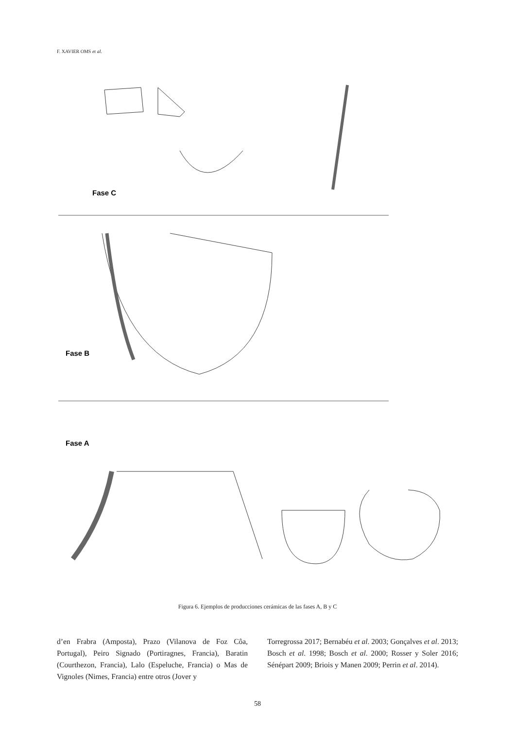F. XAVIER OMS et al.
Fase C
Fase B
Fase A
Figura 6. Ejemplos de producciones cerámicas de las fases A, B y C
d’en Frabra (Amposta), Prazo (Vilanova de Foz Côa, Portugal), Peiro Signado (Portiragnes, Francia), Baratin (Courthezon, Francia), Lalo (Espeluche, Francia) o Mas de Vignoles (Nimes, Francia) entre otros (Jover y
Torregrossa 2017; Bernabéu et al. 2003; Gonçalves et al. 2013; Bosch et al. 1998; Bosch et al. 2000; Rosser y Soler 2016; Sénépart 2009; Briois y Manen 2009; Perrin et al. 2014).
58